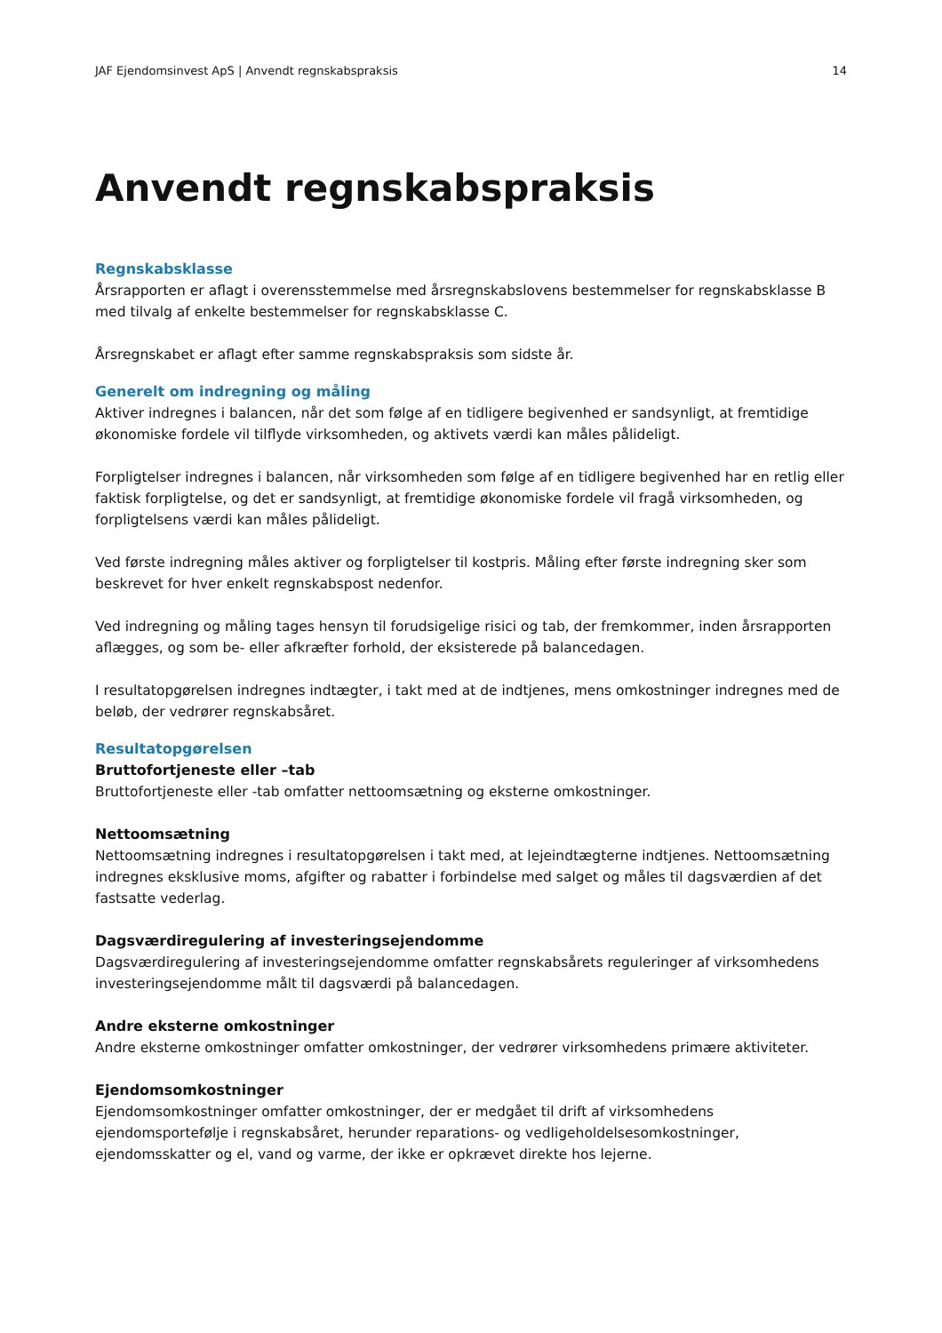JAF Ejendomsinvest ApS | Anvendt regnskabspraksis 14
Anvendt regnskabspraksis
Regnskabsklasse
Årsrapporten er aflagt i overensstemmelse med årsregnskabslovens bestemmelser for regnskabsklasse B med tilvalg af enkelte bestemmelser for regnskabsklasse C.
Årsregnskabet er aflagt efter samme regnskabspraksis som sidste år.
Generelt om indregning og måling
Aktiver indregnes i balancen, når det som følge af en tidligere begivenhed er sandsynligt, at fremtidige økonomiske fordele vil tilflyde virksomheden, og aktivets værdi kan måles pålideligt.
Forpligtelser indregnes i balancen, når virksomheden som følge af en tidligere begivenhed har en retlig eller faktisk forpligtelse, og det er sandsynligt, at fremtidige økonomiske fordele vil fragå virksomheden, og forpligtelsens værdi kan måles pålideligt.
Ved første indregning måles aktiver og forpligtelser til kostpris. Måling efter første indregning sker som beskrevet for hver enkelt regnskabspost nedenfor.
Ved indregning og måling tages hensyn til forudsigelige risici og tab, der fremkommer, inden årsrapporten aflægges, og som be- eller afkræfter forhold, der eksisterede på balancedagen.
I resultatopgørelsen indregnes indtægter, i takt med at de indtjenes, mens omkostninger indregnes med de beløb, der vedrører regnskabsåret.
Resultatopgørelsen
Bruttofortjeneste eller –tab
Bruttofortjeneste eller -tab omfatter nettoomsætning og eksterne omkostninger.
Nettoomsætning
Nettoomsætning indregnes i resultatopgørelsen i takt med, at lejeindtægterne indtjenes. Nettoomsætning indregnes eksklusive moms, afgifter og rabatter i forbindelse med salget og måles til dagsværdien af det fastsatte vederlag.
Dagsværdiregulering af investeringsejendomme
Dagsværdiregulering af investeringsejendomme omfatter regnskabsårets reguleringer af virksomhedens investeringsejendomme målt til dagsværdi på balancedagen.
Andre eksterne omkostninger
Andre eksterne omkostninger omfatter omkostninger, der vedrører virksomhedens primære aktiviteter.
Ejendomsomkostninger
Ejendomsomkostninger omfatter omkostninger, der er medgået til drift af virksomhedens ejendomsportefølje i regnskabsåret, herunder reparations- og vedligeholdelsesomkostninger, ejendomsskatter og el, vand og varme, der ikke er opkrævet direkte hos lejerne.